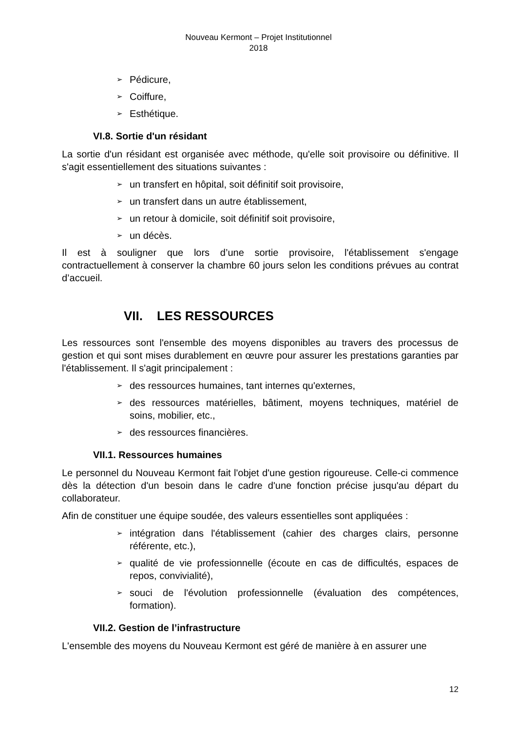Nouveau Kermont – Projet Institutionnel
2018
➢ Pédicure,
➢ Coiffure,
➢ Esthétique.
VI.8. Sortie d'un résidant
La sortie d'un résidant est organisée avec méthode, qu'elle soit provisoire ou définitive. Il s'agit essentiellement des situations suivantes :
➢ un transfert en hôpital, soit définitif soit provisoire,
➢ un transfert dans un autre établissement,
➢ un retour à domicile, soit définitif soit provisoire,
➢ un décès.
Il est à souligner que lors d’une sortie provisoire, l'établissement s'engage contractuellement à conserver la chambre 60 jours selon les conditions prévues au contrat d’accueil.
VII. LES RESSOURCES
Les ressources sont l'ensemble des moyens disponibles au travers des processus de gestion et qui sont mises durablement en œuvre pour assurer les prestations garanties par l'établissement. Il s'agit principalement :
➢ des ressources humaines, tant internes qu'externes,
➢ des ressources matérielles, bâtiment, moyens techniques, matériel de soins, mobilier, etc.,
➢ des ressources financières.
VII.1. Ressources humaines
Le personnel du Nouveau Kermont fait l'objet d'une gestion rigoureuse. Celle-ci commence dès la détection d'un besoin dans le cadre d'une fonction précise jusqu'au départ du collaborateur.
Afin de constituer une équipe soudée, des valeurs essentielles sont appliquées :
➢ intégration dans l'établissement (cahier des charges clairs, personne référente, etc.),
➢ qualité de vie professionnelle (écoute en cas de difficultés, espaces de repos, convivialité),
➢ souci de l'évolution professionnelle (évaluation des compétences, formation).
VII.2. Gestion de l’infrastructure
L'ensemble des moyens du Nouveau Kermont est géré de manière à en assurer une
12